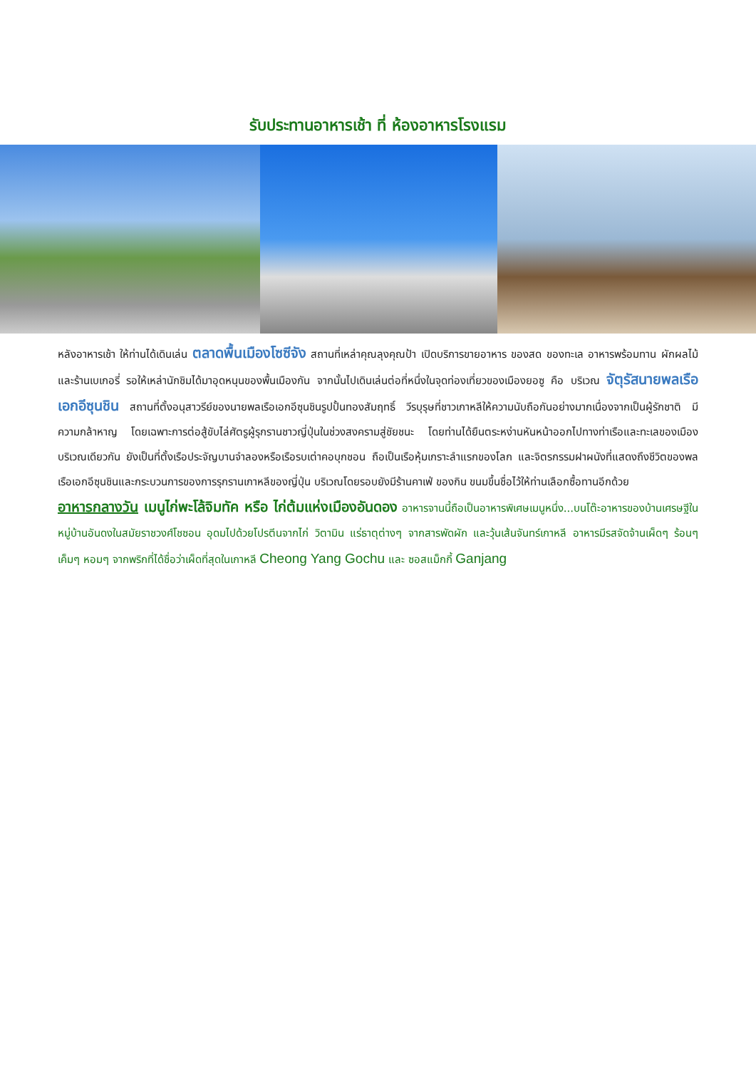รับประทานอาหารเช้า ที่ ห้องอาหารโรงแรม
หลังอาหารเช้า ให้ท่านได้เดินเล่น ตลาดพื้นเมืองโซซีจัง สถานที่เหล่าคุณลุงคุณป้า เปิดบริการขายอาหาร ของสด ของทะเล อาหารพร้อมทาน ผักผลไม้ และร้านเบเกอรี่ รอให้เหล่านักชิมได้มาอุดหนุนของพื้นเมืองกัน จากนั้นไปเดินเล่นต่อที่หนึ่งในจุดท่องเที่ยวของเมืองยอซู คือ บริเวณ จัตุรัสนายพลเรือเอกอีซุนชิน สถานที่ตั้งอนุสาวรีย์ของนายพลเรือเอกอีซุนชินรูปปั้นทองสัมฤทธิ์ วีรบุรุษที่ชาวเกาหลีให้ความนับถือกันอย่างมากเนื่องจากเป็นผู้รักชาติ มีความกล้าหาญ โดยเฉพาะการต่อสู้ขับไล่ศัตรูผู้รุกรานชาวญี่ปุ่นในช่วงสงครามสู่ชัยชนะ โดยท่านได้ยืนตระหง่านหันหน้าออกไปทางท่าเรือและทะเลของเมือง บริเวณเดียวกัน ยังเป็นที่ตั้งเรือประจัญบานจำลองหรือเรือรบเต่าคอบุกชอน ถือเป็นเรือหุ้มเกราะลำแรกของโลก และจิตรกรรมฝาผนังที่แสดงถึงชีวิตของพลเรือเอกอีซุนชินและกระบวนการของการรุกรานเกาหลีของญี่ปุ่น บริเวณโดยรอบยังมีร้านคาเฟ่ ของกิน ขนมขึ้นชื่อไว้ให้ท่านเลือกซื้อทานอีกด้วย
อาหารกลางวัน เมนูไก่พะโล้จิมทัค หรือ ไก่ต้มแห่งเมืองอันดอง อาหารจานนี้ถือเป็นอาหารพิเศษเมนูหนึ่ง...บนโต๊ะอาหารของบ้านเศรษฐีในหมู่บ้านอันดงในสมัยราชวงศ์โชซอน อุดมไปด้วยโปรตีนจากไก่ วิตามิน แร่ธาตุต่างๆ จากสารพัดผัก และวุ้นเส้นจันทร์เกาหลี อาหารมีรสจัดจ้านเผ็ดๆ ร้อนๆ เค็มๆ หอมๆ จากพริกที่ได้ชื่อว่าเผ็ดที่สุดในเกาหลี Cheong Yang Gochu และ ซอสแม็กกี้ Ganjang